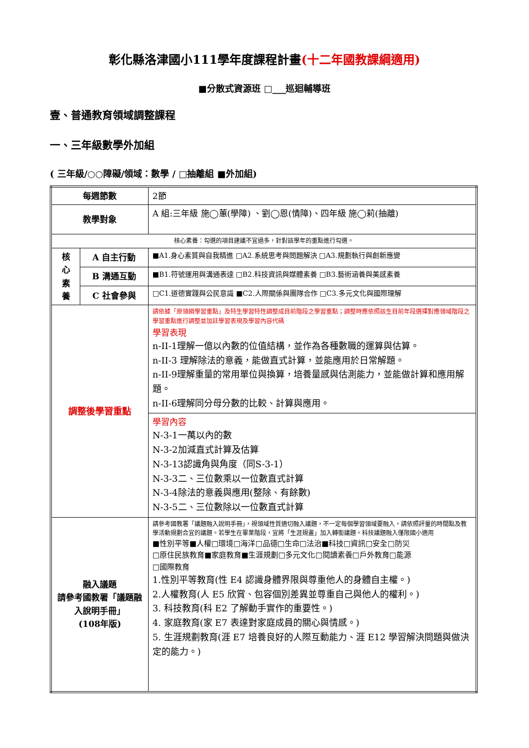彰化縣洛津國小111學年度課程計畫(十二年國教課綱適用)
■分散式資源班 □___巡迴輔導班
壹、普通教育領域調整課程
一、三年級數學外加組
( 三年級/○○障礙/領域：數學 / □抽離組 ■外加組)
| 每週節數 | | 2節 |
| 教學對象 | | A 組:三年級 施◯蕙(學障) 、劉◯恩(情障)、四年級 施◯莉(抽離) |
| 核心素養：勾選的項目建議不宜過多，針對該學年的重點進行勾選。 | | |
| 核 心 素 養 | A 自主行動 | ■A1.身心素質與自我精進 □A2.系統思考與問題解決 □A3.規劃執行與創新應變 |
| | B 溝通互動 | ■B1.符號運用與溝通表達 □B2.科技資訊與媒體素養 □B3.藝術涵養與美感素養 |
| | C 社會參與 | □C1.道德實踐與公民意識 ■C2.人際關係與團隊合作 □C3.多元文化與國際理解 |
| 調整後學習重點 | | 請依據「原領綱學習重點」及特生學習特性調整成目前階段之學習重點；調整時應依照該生目前年段選擇對應領域階段之學習重點進行調整並加註學習表現及學習內容代碼 學習表現 n-II-1理解一億以內數的位值結構，並作為各種數職的運算與估算。 n-II-3 理解除法的意義，能做直式計算，並能應用於日常解題。 n-II-9理解重量的常用單位與換算，培養量感與估測能力，並能做計算和應用解題。 n-II-6理解同分母分數的比較、計算與應用。 |
| | | 學習內容 N-3-1一萬以內的數 N-3-2加減直式計算及估算 N-3-13認識角與角度（同S-3-1） N-3-3二、三位數乘以一位數直式計算 N-3-4除法的意義與應用(整除、有餘數) N-3-5二、三位數除以一位數直式計算 |
| 融入議題 請參考國教署「議題融入說明手冊」 (108年版) | | 請參考國教署「議題融入說明手冊」，視領域性質適切融入議題，不一定每個學習領域要融入，請依照評量的時間點及教學活動規劃合宜的議題。若學生在畢業階段，宜將「生涯規畫」加入轉銜議題。科技議題融入僅限國小適用 ■性別平等■人權□環境□海洋□品德□生命□法治■科技□資訊□安全□防災 □原住民族教育■家庭教育■生涯規劃□多元文化□閱讀素養□戶外教育□能源 □國際教育 1.性別平等教育(性 E4 認識身體界限與尊重他人的身體自主權。) 2.人權教育(人 E5 欣賞、包容個別差異並尊重自己與他人的權利。) 3. 科技教育(科 E2 了解動手實作的重要性。) 4. 家庭教育(家 E7 表達對家庭成員的關心與情感。) 5. 生涯規劃教育(涯 E7 培養良好的人際互動能力、涯 E12 學習解決問題與做決定的能力。) |